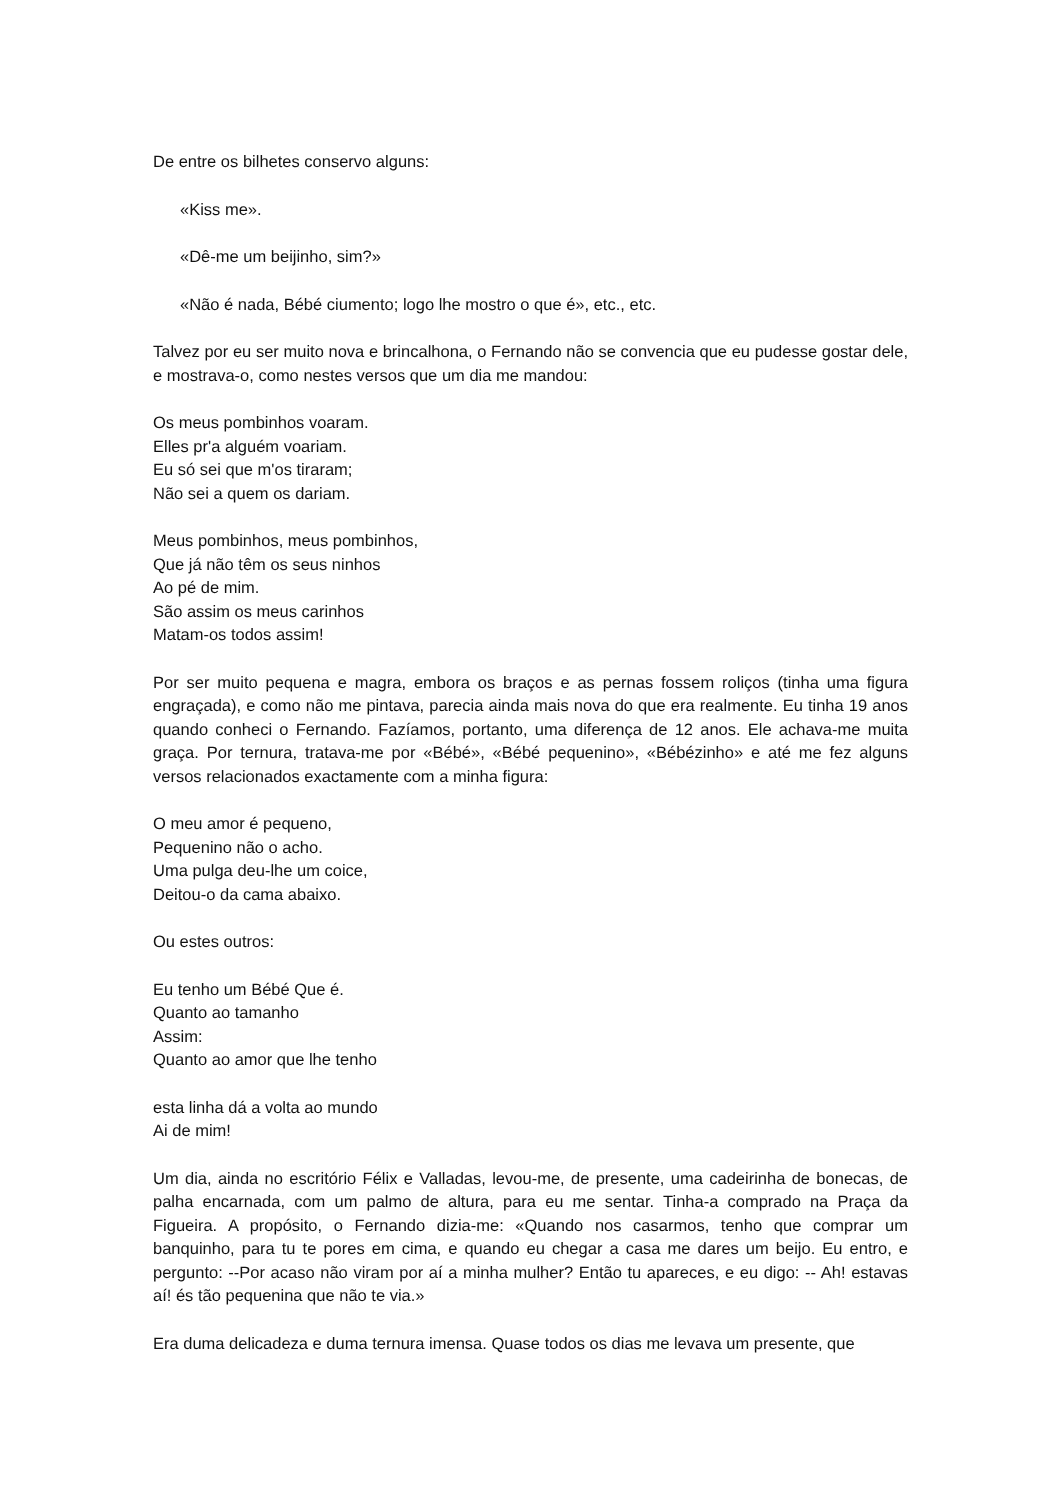De entre os bilhetes conservo alguns:
«Kiss me».
«Dê-me um beijinho, sim?»
«Não é nada, Bébé ciumento; logo lhe mostro o que é», etc., etc.
Talvez por eu ser muito nova e brincalhona, o Fernando não se convencia que eu pudesse gostar dele, e mostrava-o, como nestes versos que um dia me mandou:
Os meus pombinhos voaram.
Elles pr'a alguém voariam.
Eu só sei que m'os tiraram;
Não sei a quem os dariam.
Meus pombinhos, meus pombinhos,
Que já não têm os seus ninhos
Ao pé de mim.
São assim os meus carinhos
Matam-os todos assim!
Por ser muito pequena e magra, embora os braços e as pernas fossem roliços (tinha uma figura engraçada), e como não me pintava, parecia ainda mais nova do que era realmente. Eu tinha 19 anos quando conheci o Fernando. Fazíamos, portanto, uma diferença de 12 anos. Ele achava-me muita graça. Por ternura, tratava-me por «Bébé», «Bébé pequenino», «Bébézinho» e até me fez alguns versos relacionados exactamente com a minha figura:
O meu amor é pequeno,
Pequenino não o acho.
Uma pulga deu-lhe um coice,
Deitou-o da cama abaixo.
Ou estes outros:
Eu tenho um Bébé Que é.
Quanto ao tamanho
Assim:
Quanto ao amor que lhe tenho
esta linha dá a volta ao mundo
Ai de mim!
Um dia, ainda no escritório Félix e Valladas, levou-me, de presente, uma cadeirinha de bonecas, de palha encarnada, com um palmo de altura, para eu me sentar. Tinha-a comprado na Praça da Figueira. A propósito, o Fernando dizia-me: «Quando nos casarmos, tenho que comprar um banquinho, para tu te pores em cima, e quando eu chegar a casa me dares um beijo. Eu entro, e pergunto: --Por acaso não viram por aí a minha mulher? Então tu apareces, e eu digo: -- Ah! estavas aí! és tão pequenina que não te via.»
Era duma delicadeza e duma ternura imensa. Quase todos os dias me levava um presente, que